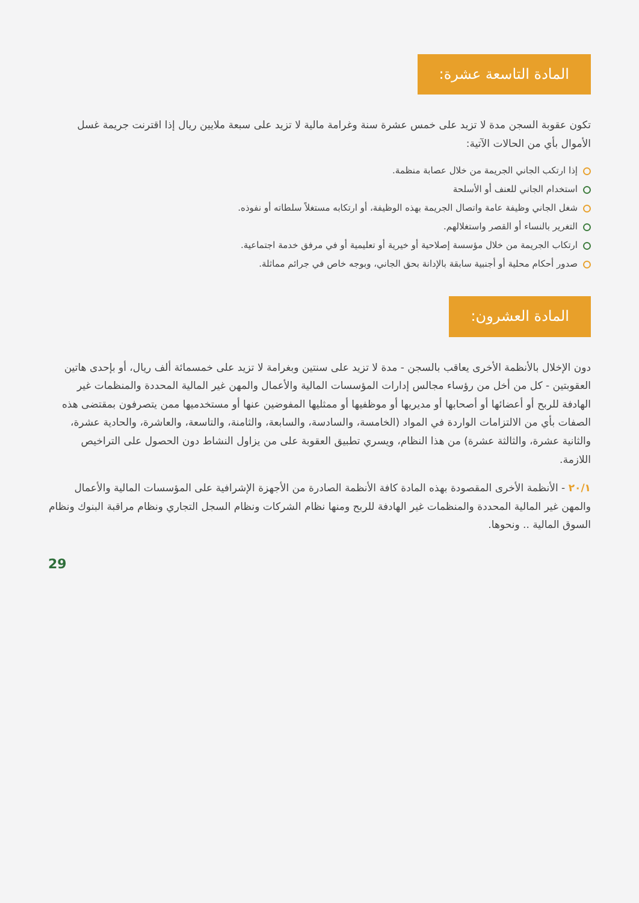المادة التاسعة عشرة:
تكون عقوبة السجن مدة لا تزيد على خمس عشرة سنة وغرامة مالية لا تزيد على سبعة ملايين ريال إذا اقترنت جريمة غسل الأموال بأي من الحالات الآتية:
إذا ارتكب الجاني الجريمة من خلال عصابة منظمة.
استخدام الجاني للعنف أو الأسلحة
شغل الجاني وظيفة عامة واتصال الجريمة بهذه الوظيفة، أو ارتكابه مستغلاً سلطاته أو نفوذه.
التغرير بالنساء أو القصر واستغلالهم.
ارتكاب الجريمة من خلال مؤسسة إصلاحية أو خيرية أو تعليمية أو في مرفق خدمة اجتماعية.
صدور أحكام محلية أو أجنبية سابقة بالإدانة بحق الجاني، وبوجه خاص في جرائم مماثلة.
المادة العشرون:
دون الإخلال بالأنظمة الأخرى يعاقب بالسجن - مدة لا تزيد على سنتين وبغرامة لا تزيد على خمسمائة ألف ريال، أو بإحدى هاتين العقوبتين - كل من أخل من رؤساء مجالس إدارات المؤسسات المالية والأعمال والمهن غير المالية المحددة والمنظمات غير الهادفة للربح أو أعضائها أو أصحابها أو مديريها أو موظفيها أو ممثليها المفوضين عنها أو مستخدميها ممن يتصرفون بمقتضى هذه الصفات بأي من الالتزامات الواردة في المواد (الخامسة، والسادسة، والسابعة، والثامنة، والتاسعة، والعاشرة، والحادية عشرة، والثانية عشرة، والثالثة عشرة) من هذا النظام، ويسري تطبيق العقوبة على من يزاول النشاط دون الحصول على التراخيص اللازمة.
٢٠/١ - الأنظمة الأخرى المقصودة بهذه المادة كافة الأنظمة الصادرة من الأجهزة الإشرافية على المؤسسات المالية والأعمال والمهن غير المالية المحددة والمنظمات غير الهادفة للربح ومنها نظام الشركات ونظام السجل التجاري ونظام مراقبة البنوك ونظام السوق المالية .. ونحوها.
29